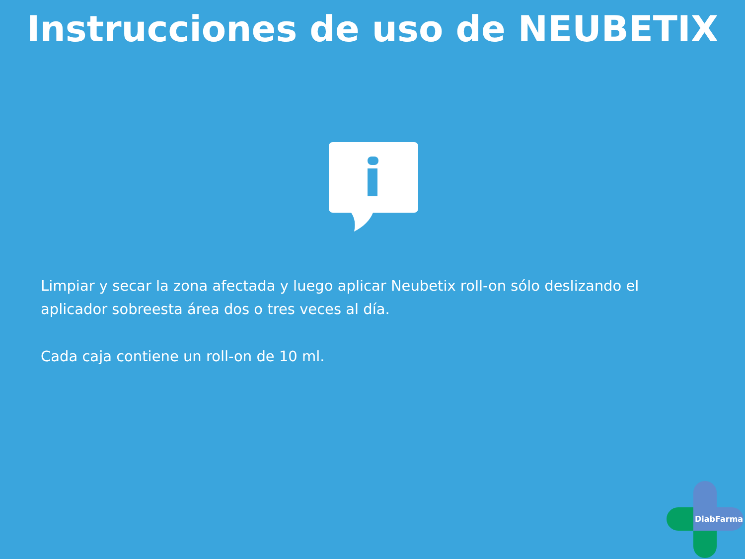Instrucciones de uso de NEUBETIX
Limpiar y secar la zona afectada y luego aplicar Neubetix roll-on sólo deslizando el aplicador sobreesta área dos o tres veces al día.
Cada caja contiene un roll-on de 10 ml.
DiabFarma